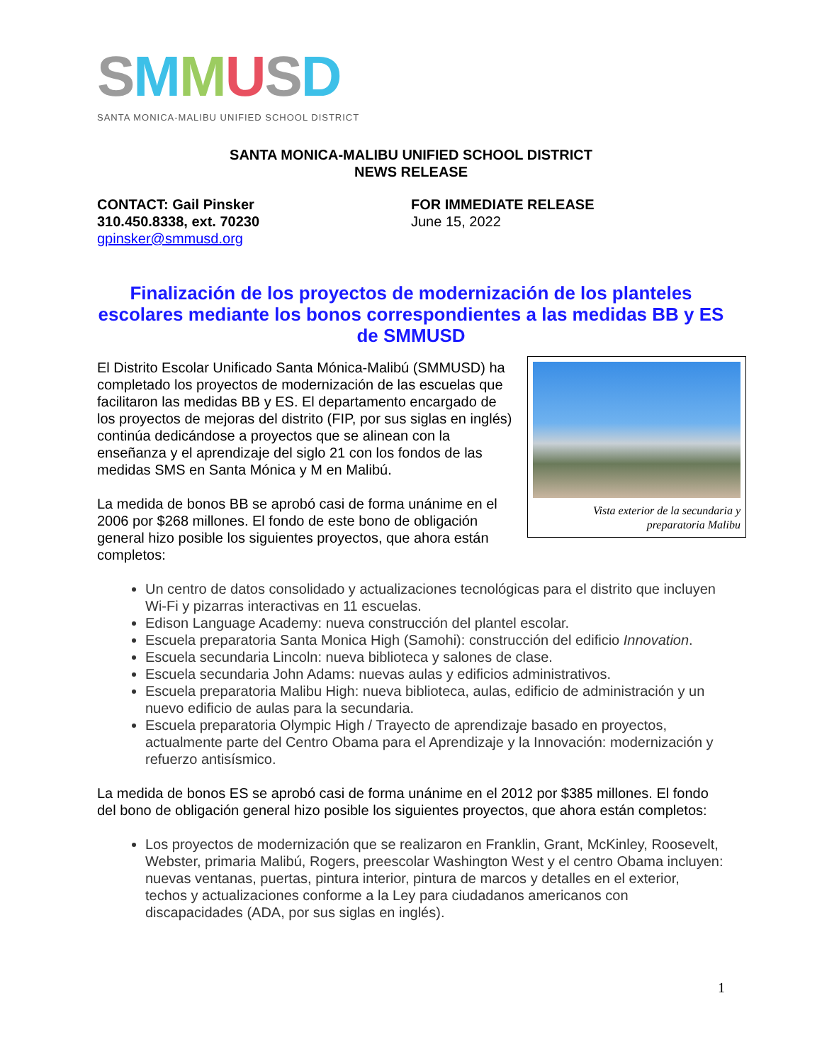SMMUSD
SANTA MONICA-MALIBU UNIFIED SCHOOL DISTRICT
SANTA MONICA-MALIBU UNIFIED SCHOOL DISTRICT
NEWS RELEASE
CONTACT: Gail Pinsker
310.450.8338, ext. 70230
gpinsker@smmusd.org
FOR IMMEDIATE RELEASE
June 15, 2022
Finalización de los proyectos de modernización de los planteles escolares mediante los bonos correspondientes a las medidas BB y ES de SMMUSD
Vista exterior de la secundaria y
preparatoria Malibu
El Distrito Escolar Unificado Santa Mónica-Malibú (SMMUSD) ha completado los proyectos de modernización de las escuelas que facilitaron las medidas BB y ES. El departamento encargado de los proyectos de mejoras del distrito (FIP, por sus siglas en inglés) continúa dedicándose a proyectos que se alinean con la enseñanza y el aprendizaje del siglo 21 con los fondos de las medidas SMS en Santa Mónica y M en Malibú.
La medida de bonos BB se aprobó casi de forma unánime en el 2006 por $268 millones. El fondo de este bono de obligación general hizo posible los siguientes proyectos, que ahora están completos:
Un centro de datos consolidado y actualizaciones tecnológicas para el distrito que incluyen Wi-Fi y pizarras interactivas en 11 escuelas.
Edison Language Academy: nueva construcción del plantel escolar.
Escuela preparatoria Santa Monica High (Samohi): construcción del edificio Innovation.
Escuela secundaria Lincoln: nueva biblioteca y salones de clase.
Escuela secundaria John Adams: nuevas aulas y edificios administrativos.
Escuela preparatoria Malibu High: nueva biblioteca, aulas, edificio de administración y un nuevo edificio de aulas para la secundaria.
Escuela preparatoria Olympic High / Trayecto de aprendizaje basado en proyectos, actualmente parte del Centro Obama para el Aprendizaje y la Innovación: modernización y refuerzo antisísmico.
La medida de bonos ES se aprobó casi de forma unánime en el 2012 por $385 millones. El fondo del bono de obligación general hizo posible los siguientes proyectos, que ahora están completos:
Los proyectos de modernización que se realizaron en Franklin, Grant, McKinley, Roosevelt, Webster, primaria Malibú, Rogers, preescolar Washington West y el centro Obama incluyen: nuevas ventanas, puertas, pintura interior, pintura de marcos y detalles en el exterior, techos y actualizaciones conforme a la Ley para ciudadanos americanos con discapacidades (ADA, por sus siglas en inglés).
1